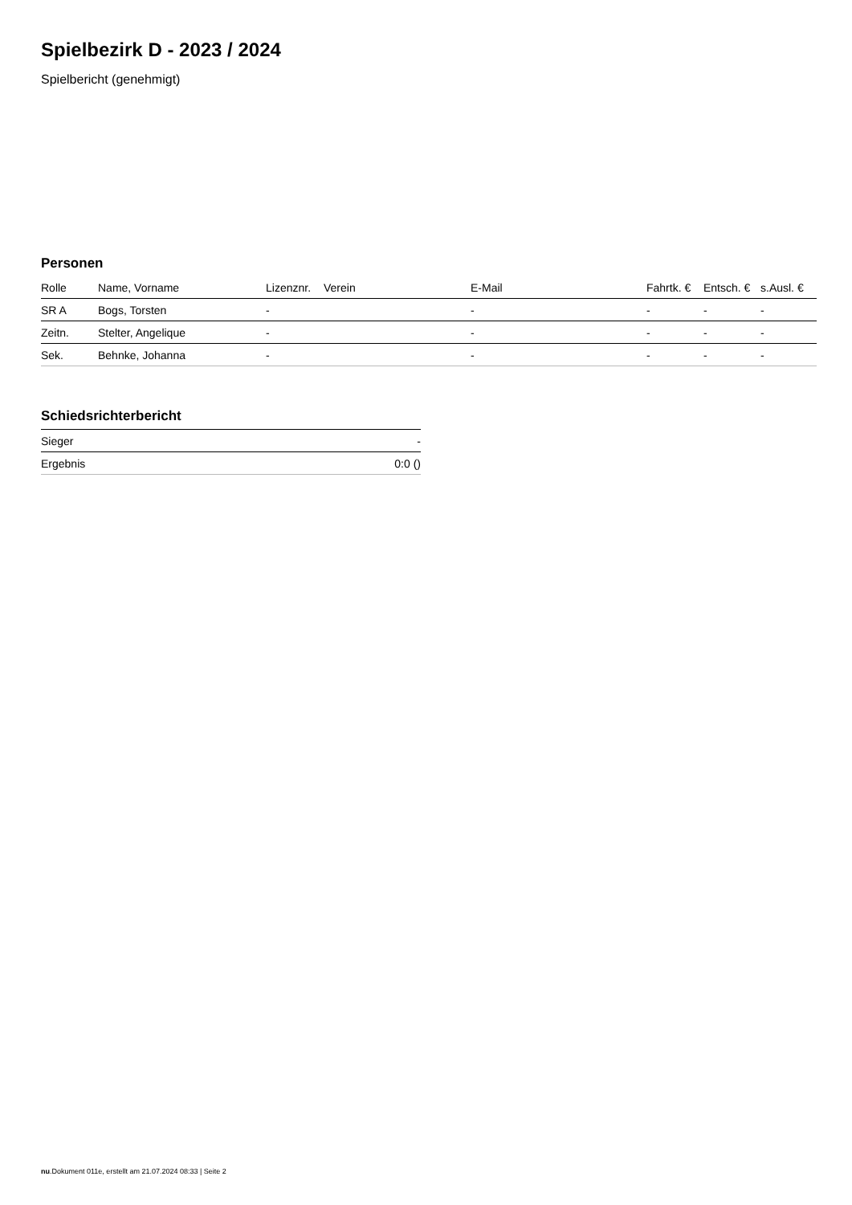Spielbezirk D - 2023 / 2024
Spielbericht (genehmigt)
Personen
| Rolle | Name, Vorname | Lizenznr. | Verein | E-Mail | Fahrtk. € | Entsch. € | s.Ausl. € |
| --- | --- | --- | --- | --- | --- | --- | --- |
| SR A | Bogs, Torsten | - | | - | - | - | - |
| Zeitn. | Stelter, Angelique | - | | - | - | - | - |
| Sek. | Behnke, Johanna | - | | - | - | - | - |
Schiedsrichterbericht
| Sieger | - |
| Ergebnis | 0:0 () |
nu.Dokument 011e, erstellt am 21.07.2024 08:33 | Seite 2